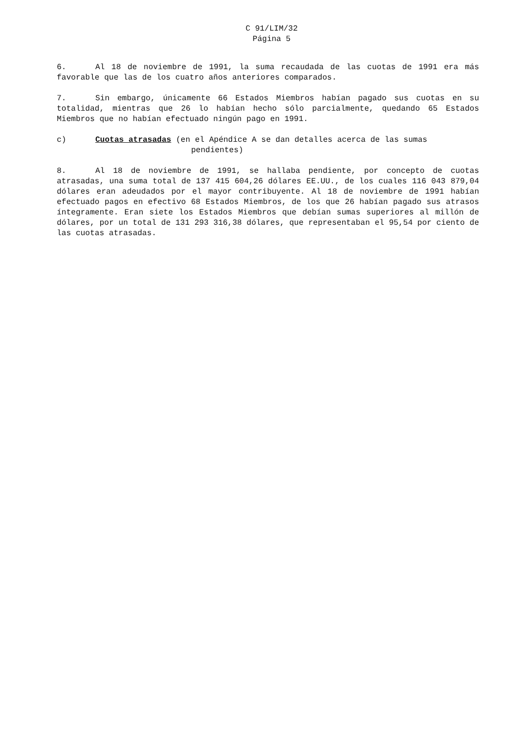C 91/LIM/32
Página 5
6. Al 18 de noviembre de 1991, la suma recaudada de las cuotas de 1991 era más favorable que las de los cuatro años anteriores comparados.
7. Sin embargo, únicamente 66 Estados Miembros habían pagado sus cuotas en su totalidad, mientras que 26 lo habían hecho sólo parcialmente, quedando 65 Estados Miembros que no habían efectuado ningún pago en 1991.
c) Cuotas atrasadas (en el Apéndice A se dan detalles acerca de las sumas
pendientes)
8. Al 18 de noviembre de 1991, se hallaba pendiente, por concepto de cuotas atrasadas, una suma total de 137 415 604,26 dólares EE.UU., de los cuales 116 043 879,04 dólares eran adeudados por el mayor contribuyente. Al 18 de noviembre de 1991 habían efectuado pagos en efectivo 68 Estados Miembros, de los que 26 habían pagado sus atrasos íntegramente. Eran siete los Estados Miembros que debían sumas superiores al millón de dólares, por un total de 131 293 316,38 dólares, que representaban el 95,54 por ciento de las cuotas atrasadas.